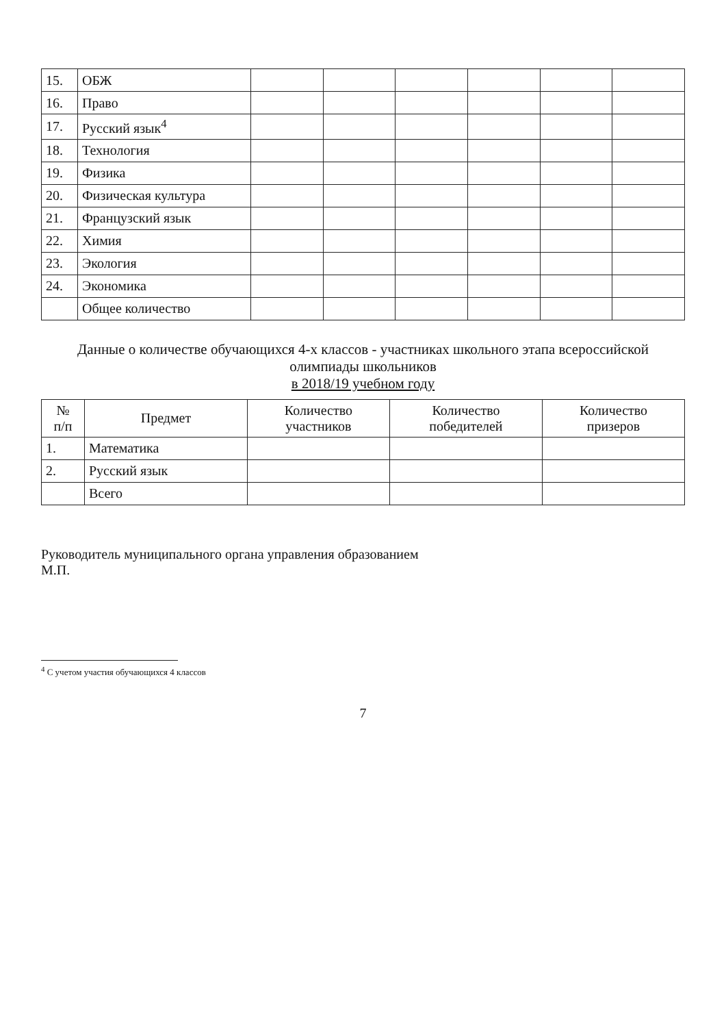| 15. | ОБЖ | | | | | | |
| 16. | Право | | | | | | |
| 17. | Русский язык<sup>4</sup> | | | | | | |
| 18. | Технология | | | | | | |
| 19. | Физика | | | | | | |
| 20. | Физическая культура | | | | | | |
| 21. | Французский язык | | | | | | |
| 22. | Химия | | | | | | |
| 23. | Экология | | | | | | |
| 24. | Экономика | | | | | | |
| | Общее количество | | | | | | |
Данные о количестве обучающихся 4-х классов - участниках школьного этапа всероссийской олимпиады школьников
в 2018/19 учебном году
| № п/п | Предмет | Количество участников | Количество победителей | Количество призеров |
| --- | --- | --- | --- | --- |
| 1. | Математика | | | |
| 2. | Русский язык | | | |
| | Всего | | | |
Руководитель муниципального органа управления образованием
М.П.
<sup>4</sup> С учетом участия обучающихся 4 классов
7